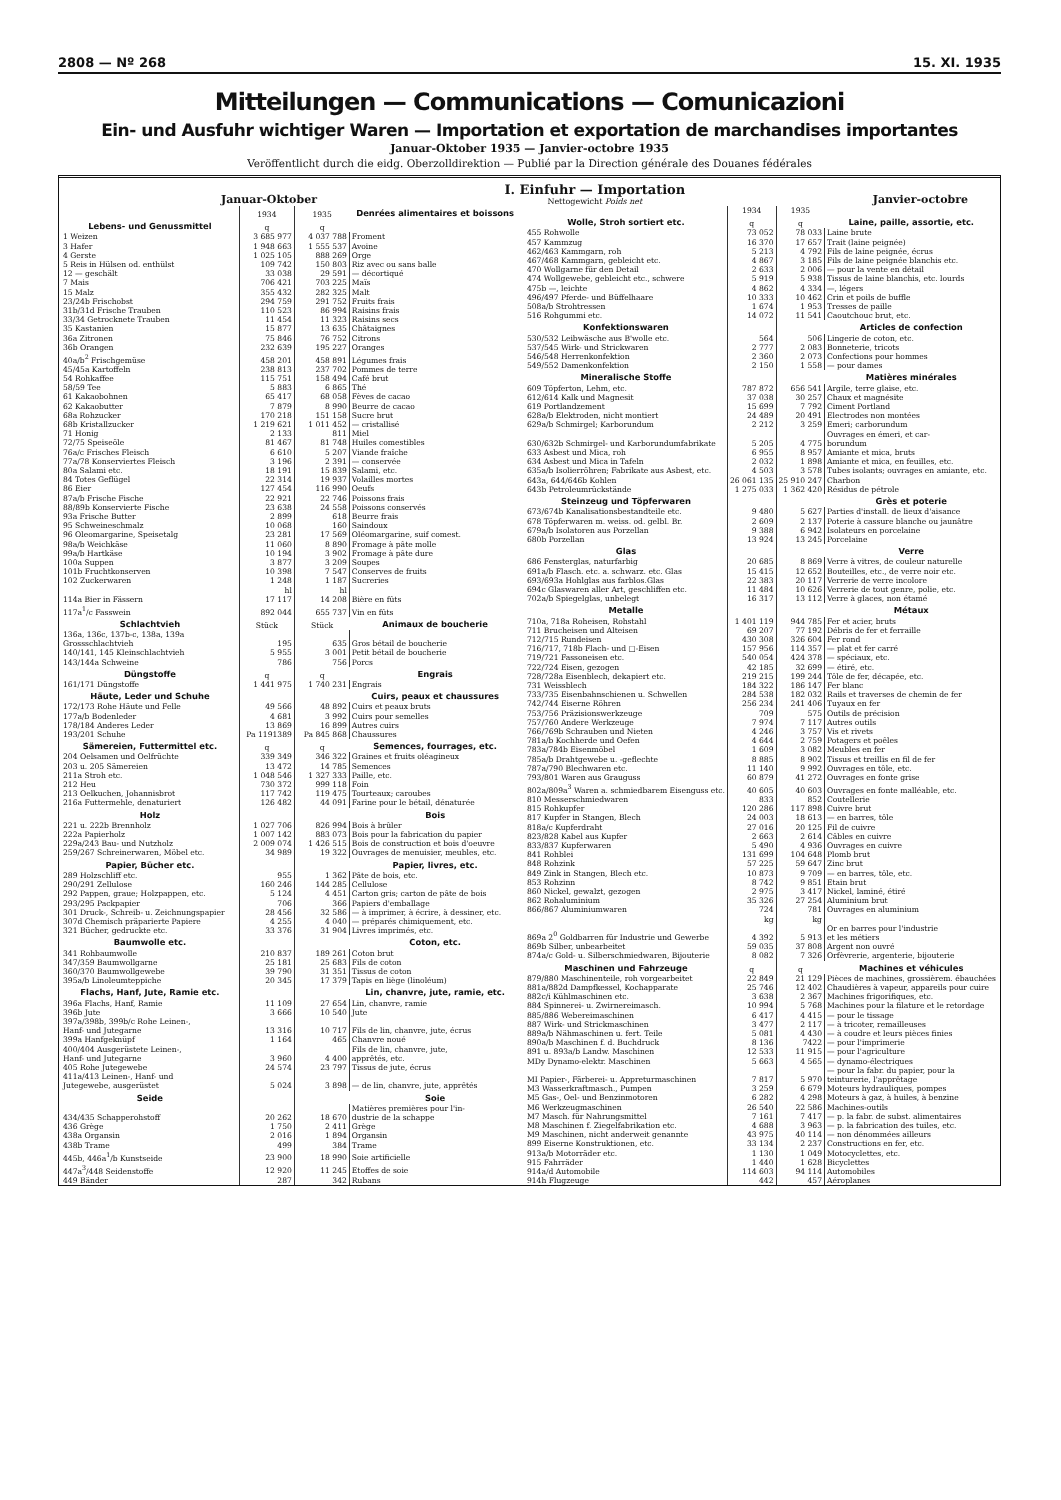2808 — Nº 268 15. XI. 1935
Mitteilungen — Communications — Comunicazioni
Ein- und Ausfuhr wichtiger Waren — Importation et exportation de marchandises importantes
Januar-Oktober 1935 — Janvier-octobre 1935
Veröffentlicht durch die eidg. Oberzolldirektion — Publié par la Direction générale des Douanes fédérales
Januar-Oktober I. Einfuhr — Importation
Nettogewicht Poids net Janvier-octobre
| | 1934 | 1935 | Denrées alimentaires et boissons |
| Lebens- und Genussmittel | q | q | |
| 1 Weizen | 3 685 977 | 4 037 788 | Froment |
| 3 Hafer | 1 948 663 | 1 555 537 | Avoine |
| 4 Gerste | 1 025 105 | 888 269 | Orge |
| 5 Reis in Hülsen od. enthülst | 109 742 | 150 803 | Riz avec ou sans balle |
| 12 — geschält | 33 038 | 29 591 | — décortiqué |
| 7 Mais | 706 421 | 703 225 | Maïs |
| 15 Malz | 355 432 | 282 325 | Malt |
| 23/24b Frischobst | 294 759 | 291 752 | Fruits frais |
| 31b/31d Frische Trauben | 110 523 | 86 994 | Raisins frais |
| 33/34 Getrocknete Trauben | 11 454 | 11 323 | Raisins secs |
| 35 Kastanien | 15 877 | 13 635 | Châtaignes |
| 36a Zitronen | 75 846 | 76 752 | Citrons |
| 36b Orangen | 232 639 | 195 227 | Oranges |
| 40a/b<sup>2</sup> Frischgemüse | 458 201 | 458 891 | Légumes frais |
| 45/45a Kartoffeln | 238 813 | 237 702 | Pommes de terre |
| 54 Rohkaffee | 115 751 | 158 494 | Café brut |
| 58/59 Tee | 5 883 | 6 865 | Thé |
| 61 Kakaobohnen | 65 417 | 68 058 | Fèves de cacao |
| 62 Kakaobutter | 7 879 | 8 990 | Beurre de cacao |
| 68a Rohzucker | 170 218 | 151 158 | Sucre brut |
| 68b Kristallzucker | 1 219 621 | 1 011 452 | — cristallisé |
| 71 Honig | 2 133 | 811 | Miel |
| 72/75 Speiseöle | 81 467 | 81 748 | Huiles comestibles |
| 76a/c Frisches Fleisch | 6 610 | 5 207 | Viande fraîche |
| 77a/78 Konserviertes Fleisch | 3 196 | 2 391 | — conservée |
| 80a Salami etc. | 18 191 | 15 839 | Salami, etc. |
| 84 Totes Geflügel | 22 314 | 19 937 | Volailles mortes |
| 86 Eier | 127 454 | 116 990 | Oeufs |
| 87a/b Frische Fische | 22 921 | 22 746 | Poissons frais |
| 88/89b Konservierte Fische | 23 638 | 24 558 | Poissons conservés |
| 93a Frische Butter | 2 899 | 618 | Beurre frais |
| 95 Schweineschmalz | 10 068 | 160 | Saindoux |
| 96 Oleomargarine, Speisetalg | 23 281 | 17 569 | Oléomargarine, suif comest. |
| 98a/b Weichkäse | 11 060 | 8 890 | Fromage à pâte molle |
| 99a/b Hartkäse | 10 194 | 3 902 | Fromage à pâte dure |
| 100a Suppen | 3 877 | 3 209 | Soupes |
| 101b Fruchtkonserven | 10 398 | 7 547 | Conserves de fruits |
| 102 Zuckerwaren | 1 248 | 1 187 | Sucreries |
| | hl | hl | |
| 114a Bier in Fässern | 17 117 | 14 208 | Bière en fûts |
| 117a<sup>1</sup>/c Fasswein | 892 044 | 655 737 | Vin en fûts |
| Schlachtvieh | Stück | Stück | Animaux de boucherie |
| 136a, 136c, 137b-c, 138a, 139a Grossschlachtvieh | 195 | 635 | Gros bétail de boucherie |
| 140/141, 145 Kleinschlachtvieh | 5 955 | 3 001 | Petit bétail de boucherie |
| 143/144a Schweine | 786 | 756 | Porcs |
| Düngstoffe | q | q | Engrais |
| 161/171 Düngstoffe | 1 441 975 | 1 740 231 | Engrais |
| Häute, Leder und Schuhe | | | Cuirs, peaux et chaussures |
| 172/173 Rohe Häute und Felle | 49 566 | 48 892 | Cuirs et peaux bruts |
| 177a/b Bodenleder | 4 681 | 3 992 | Cuirs pour semelles |
| 178/184 Anderes Leder | 13 869 | 16 899 | Autres cuirs |
| 193/201 Schuhe | Pa 1191389 | Pa 845 868 | Chaussures |
| Sämereien, Futtermittel etc. | q | q | Semences, fourrages, etc. |
| 204 Oelsamen und Oelfrüchte | 339 349 | 346 322 | Graines et fruits oléagineux |
| 203 u. 205 Sämereien | 13 472 | 14 785 | Semences |
| 211a Stroh etc. | 1 048 546 | 1 327 333 | Paille, etc. |
| 212 Heu | 730 372 | 999 118 | Foin |
| 213 Oelkuchen, Johannisbrot | 117 742 | 119 475 | Tourteaux; caroubes |
| 216a Futtermehle, denaturiert | 126 482 | 44 091 | Farine pour le bétail, dénaturée |
| Holz | | | Bois |
| 221 u. 222b Brennholz | 1 027 706 | 826 994 | Bois à brûler |
| 222a Papierholz | 1 007 142 | 883 073 | Bois pour la fabrication du papier |
| 229a/243 Bau- und Nutzholz | 2 009 074 | 1 426 515 | Bois de construction et bois d'oeuvre |
| 259/267 Schreinerwaren, Möbel etc. | 34 989 | 19 322 | Ouvrages de menuisier, meubles, etc. |
| Papier, Bücher etc. | | | Papier, livres, etc. |
| 289 Holzschliff etc. | 955 | 1 362 | Pâte de bois, etc. |
| 290/291 Zellulose | 160 246 | 144 285 | Cellulose |
| 292 Pappen, graue; Holzpappen, etc. | 5 124 | 4 451 | Carton gris; carton de pâte de bois |
| 293/295 Packpapier | 706 | 366 | Papiers d'emballage |
| 301 Druck-, Schreib- u. Zeichnungspapier | 28 456 | 32 586 | — à imprimer, à écrire, à dessiner, etc. |
| 307d Chemisch präparierte Papiere | 4 255 | 4 040 | — préparés chimiquement, etc. |
| 321 Bücher, gedruckte etc. | 33 376 | 31 904 | Livres imprimés, etc. |
| Baumwolle etc. | | | Coton, etc. |
| 341 Rohbaumwolle | 210 837 | 189 261 | Coton brut |
| 347/359 Baumwollgarne | 25 181 | 25 683 | Fils de coton |
| 360/370 Baumwollgewebe | 39 790 | 31 351 | Tissus de coton |
| 395a/b Linoleumteppiche | 20 345 | 17 379 | Tapis en liège (linoléum) |
| Flachs, Hanf, Jute, Ramie etc. | | | Lin, chanvre, jute, ramie, etc. |
| 396a Flachs, Hanf, Ramie | 11 109 | 27 654 | Lin, chanvre, ramie |
| 396b Jute | 3 666 | 10 540 | Jute |
| 397a/398b, 399b/c Rohe Leinen-, Hanf- und Jutegarne | 13 316 | 10 717 | Fils de lin, chanvre, jute, écrus |
| 399a Hanfgeknüpf | 1 164 | 465 | Chanvre noué |
| 400/404 Ausgerüstete Leinen-, Hanf- und Jutegarne | 3 960 | 4 400 | Fils de lin, chanvre, jute, apprêtés, etc. |
| 405 Rohe Jutegewebe | 24 574 | 23 797 | Tissus de jute, écrus |
| 411a/413 Leinen-, Hanf- und Jutegewebe, ausgerüstet | 5 024 | 3 898 | — de lin, chanvre, jute, apprêtés |
| Seide | | | Soie |
| 434/435 Schapperohstoff | 20 262 | 18 670 | Matières premières pour l'in- dustrie de la schappe |
| 436 Grège | 1 750 | 2 411 | Grège |
| 438a Organsin | 2 016 | 1 894 | Organsin |
| 438b Trame | 499 | 384 | Trame |
| 445b, 446a<sup>1</sup>/b Kunstseide | 23 900 | 18 990 | Soie artificielle |
| 447a<sup>3</sup>/448 Seidenstoffe | 12 920 | 11 245 | Etoffes de soie |
| 449 Bänder | 287 | 342 | Rubans |
| | 1934 | 1935 | |
| Wolle, Stroh sortiert etc. | q | q | Laine, paille, assortie, etc. |
| 455 Rohwolle | 73 052 | 78 033 | Laine brute |
| 457 Kammzug | 16 370 | 17 657 | Trait (laine peignée) |
| 462/463 Kammgarn, roh | 5 213 | 4 792 | Fils de laine peignée, écrus |
| 467/468 Kammgarn, gebleicht etc. | 4 867 | 3 185 | Fils de laine peignée blanchis etc. |
| 470 Wollgarne für den Detail | 2 633 | 2 006 | — pour la vente en détail |
| 474 Wollgewebe, gebleicht etc., schwere | 5 919 | 5 938 | Tissus de laine blanchis, etc. lourds |
| 475b —, leichte | 4 862 | 4 334 | —, légers |
| 496/497 Pferde- und Büffelhaare | 10 333 | 10 462 | Crin et poils de buffle |
| 508a/b Strohtressen | 1 674 | 1 953 | Tresses de paille |
| 516 Rohgummi etc. | 14 072 | 11 541 | Caoutchouc brut, etc. |
| Konfektionswaren | | | Articles de confection |
| 530/532 Leibwäsche aus B'wolle etc. | 564 | 506 | Lingerie de coton, etc. |
| 537/545 Wirk- und Strickwaren | 2 777 | 2 083 | Bonneterie, tricots |
| 546/548 Herrenkonfektion | 2 360 | 2 073 | Confections pour hommes |
| 549/552 Damenkonfektion | 2 150 | 1 558 | — pour dames |
| Mineralische Stoffe | | | Matières minérales |
| 609 Töpferton, Lehm, etc. | 787 872 | 656 541 | Argile, terre glaise, etc. |
| 612/614 Kalk und Magnesit | 37 038 | 30 257 | Chaux et magnésite |
| 619 Portlandzement | 15 699 | 7 792 | Ciment Portland |
| 628a/b Elektroden, nicht montiert | 24 489 | 20 491 | Electrodes non montées |
| 629a/b Schmirgel; Karborundum | 2 212 | 3 259 | Emeri; carborundum |
| 630/632b Schmirgel- und Karborundumfabrikate | 5 205 | 4 775 | Ouvrages en émeri, et car- borundum |
| 633 Asbest und Mica, roh | 6 955 | 8 957 | Amiante et mica, bruts |
| 634 Asbest und Mica in Tafeln | 2 032 | 1 898 | Amiante et mica, en feuilles, etc. |
| 635a/b Isolierröhren; Fabrikate aus Asbest, etc. | 4 503 | 3 578 | Tubes isolants; ouvrages en amiante, etc. |
| 643a, 644/646b Kohlen | 26 061 135 | 25 910 247 | Charbon |
| 643b Petroleumrückstände | 1 275 033 | 1 362 420 | Résidus de pétrole |
| Steinzeug und Töpferwaren | | | Grès et poterie |
| 673/674b Kanalisationsbestandteile etc. | 9 480 | 5 627 | Parties d'install. de lieux d'aisance |
| 678 Töpferwaren m. weiss. od. gelbl. Br. | 2 609 | 2 137 | Poterie à cassure blanche ou jaunâtre |
| 679a/b Isolatoren aus Porzellan | 9 388 | 6 942 | Isolateurs en porcelaine |
| 680b Porzellan | 13 924 | 13 245 | Porcelaine |
| Glas | | | Verre |
| 686 Fensterglas, naturfarbig | 20 685 | 8 869 | Verre à vitres, de couleur naturelle |
| 691a/b Flasch. etc. a. schwarz. etc. Glas | 15 415 | 12 652 | Bouteilles, etc., de verre noir etc. |
| 693/693a Hohlglas aus farblos.Glas | 22 383 | 20 117 | Verrerie de verre incolore |
| 694c Glaswaren aller Art, geschliffen etc. | 11 484 | 10 626 | Verrerie de tout genre, polie, etc. |
| 702a/b Spiegelglas, unbelegt | 16 317 | 13 112 | Verre à glaces, non étamé |
| Metalle | | | Métaux |
| 710a, 718a Roheisen, Rohstahl | 1 401 119 | 944 785 | Fer et acier, bruts |
| 711 Brucheisen und Alteisen | 69 207 | 77 192 | Débris de fer et ferraille |
| 712/715 Rundeisen | 430 308 | 326 604 | Fer rond |
| 716/717, 718b Flach- und □-Eisen | 157 956 | 114 357 | — plat et fer carré |
| 719/721 Fassoneisen etc. | 540 054 | 424 378 | — spéciaux, etc. |
| 722/724 Eisen, gezogen | 42 185 | 32 699 | — étiré, etc. |
| 728/728a Eisenblech, dekapiert etc. | 219 215 | 199 244 | Tôle de fer, décapée, etc. |
| 731 Weissblech | 184 322 | 186 147 | Fer blanc |
| 733/735 Eisenbahnschienen u. Schwellen | 284 538 | 182 032 | Rails et traverses de chemin de fer |
| 742/744 Eiserne Röhren | 256 234 | 241 406 | Tuyaux en fer |
| 753/756 Präzisionswerkzeuge | 709 | 575 | Outils de précision |
| 757/760 Andere Werkzeuge | 7 974 | 7 117 | Autres outils |
| 766/769b Schrauben und Nieten | 4 246 | 3 757 | Vis et rivets |
| 781a/b Kochherde und Oefen | 4 644 | 2 759 | Potagers et poêles |
| 783a/784b Eisenmöbel | 1 609 | 3 082 | Meubles en fer |
| 785a/b Drahtgewebe u. -geflechte | 8 885 | 8 902 | Tissus et treillis en fil de fer |
| 787a/790 Blechwaren etc. | 11 140 | 9 992 | Ouvrages en tôle, etc. |
| 793/801 Waren aus Grauguss | 60 879 | 41 272 | Ouvrages en fonte grise |
| 802a/809a<sup>3</sup> Waren a. schmiedbarem Eisenguss etc. | 40 605 | 40 603 | Ouvrages en fonte malléable, etc. |
| 810 Messerschmiedwaren | 833 | 852 | Coutellerie |
| 815 Rohkupfer | 120 286 | 117 898 | Cuivre brut |
| 817 Kupfer in Stangen, Blech | 24 003 | 18 613 | — en barres, tôle |
| 818a/c Kupferdraht | 27 016 | 20 125 | Fil de cuivre |
| 823/828 Kabel aus Kupfer | 2 663 | 2 614 | Câbles en cuivre |
| 833/837 Kupferwaren | 5 490 | 4 936 | Ouvrages en cuivre |
| 841 Rohblei | 131 699 | 104 648 | Plomb brut |
| 848 Rohzink | 57 225 | 59 647 | Zinc brut |
| 849 Zink in Stangen, Blech etc. | 10 873 | 9 709 | — en barres, tôle, etc. |
| 853 Rohzinn | 8 742 | 9 851 | Etain brut |
| 860 Nickel, gewalzt, gezogen | 2 975 | 3 417 | Nickel, laminé, étiré |
| 862 Rohaluminium | 35 326 | 27 254 | Aluminium brut |
| 866/867 Aluminiumwaren | 724 | 781 | Ouvrages en aluminium |
| | kg | kg | |
| 869a 2<sup>0</sup> Goldbarren für Industrie und Gewerbe | 4 392 | 5 913 | Or en barres pour l'industrie et les métiers |
| 869b Silber, unbearbeitet | 59 035 | 37 808 | Argent non ouvré |
| 874a/c Gold- u. Silberschmiedwaren, Bijouterie | 8 082 | 7 326 | Orfèvrerie, argenterie, bijouterie |
| Maschinen und Fahrzeuge | q | q | Machines et véhicules |
| 879/880 Maschinenteile, roh vorgearbeitet | 22 849 | 21 129 | Pièces de machines, grossièrem. ébauchées |
| 881a/882d Dampfkessel, Kochapparate | 25 746 | 12 402 | Chaudières à vapeur, appareils pour cuire |
| 882c/i Kühlmaschinen etc. | 3 638 | 2 367 | Machines frigorifiques, etc. |
| 884 Spinnerei- u. Zwirnereimasch. | 10 994 | 5 768 | Machines pour la filature et le retordage |
| 885/886 Webereimaschinen | 6 417 | 4 415 | — pour le tissage |
| 887 Wirk- und Strickmaschinen | 3 477 | 2 117 | — à tricoter, remailleuses |
| 889a/b Nähmaschinen u. fert. Teile | 5 081 | 4 430 | — à coudre et leurs pièces finies |
| 890a/b Maschinen f. d. Buchdruck | 8 136 | 7422 | — pour l'imprimerie |
| 891 u. 893a/b Landw. Maschinen | 12 533 | 11 915 | — pour l'agriculture |
| MDy Dynamo-elektr. Maschinen | 5 663 | 4 565 | — dynamo-électriques |
| MI Papier-, Färberei- u. Appreturmaschinen | 7 817 | 5 970 | — pour la fabr. du papier, pour la teinturerie, l'apprêtage |
| M3 Wasserkraftmasch., Pumpen | 3 259 | 6 679 | Moteurs hydrauliques, pompes |
| M5 Gas-, Oel- und Benzinmotoren | 6 282 | 4 298 | Moteurs à gaz, à huiles, à benzine |
| M6 Werkzeugmaschinen | 26 540 | 22 586 | Machines-outils |
| M7 Masch. für Nahrungsmittel | 7 161 | 7 417 | — p. la fabr. de subst. alimentaires |
| M8 Maschinen f. Ziegelfabrikation etc. | 4 688 | 3 963 | — p. la fabrication des tuiles, etc. |
| M9 Maschinen, nicht anderweit genannte | 43 975 | 40 114 | — non dénommées ailleurs |
| 899 Eiserne Konstruktionen, etc. | 33 134 | 2 237 | Constructions en fer, etc. |
| 913a/b Motorräder etc. | 1 130 | 1 049 | Motocyclettes, etc. |
| 915 Fahrräder | 1 440 | 1 628 | Bicyclettes |
| 914a/d Automobile | 114 603 | 94 114 | Automobiles |
| 914h Flugzeuge | 442 | 457 | Aéroplanes |